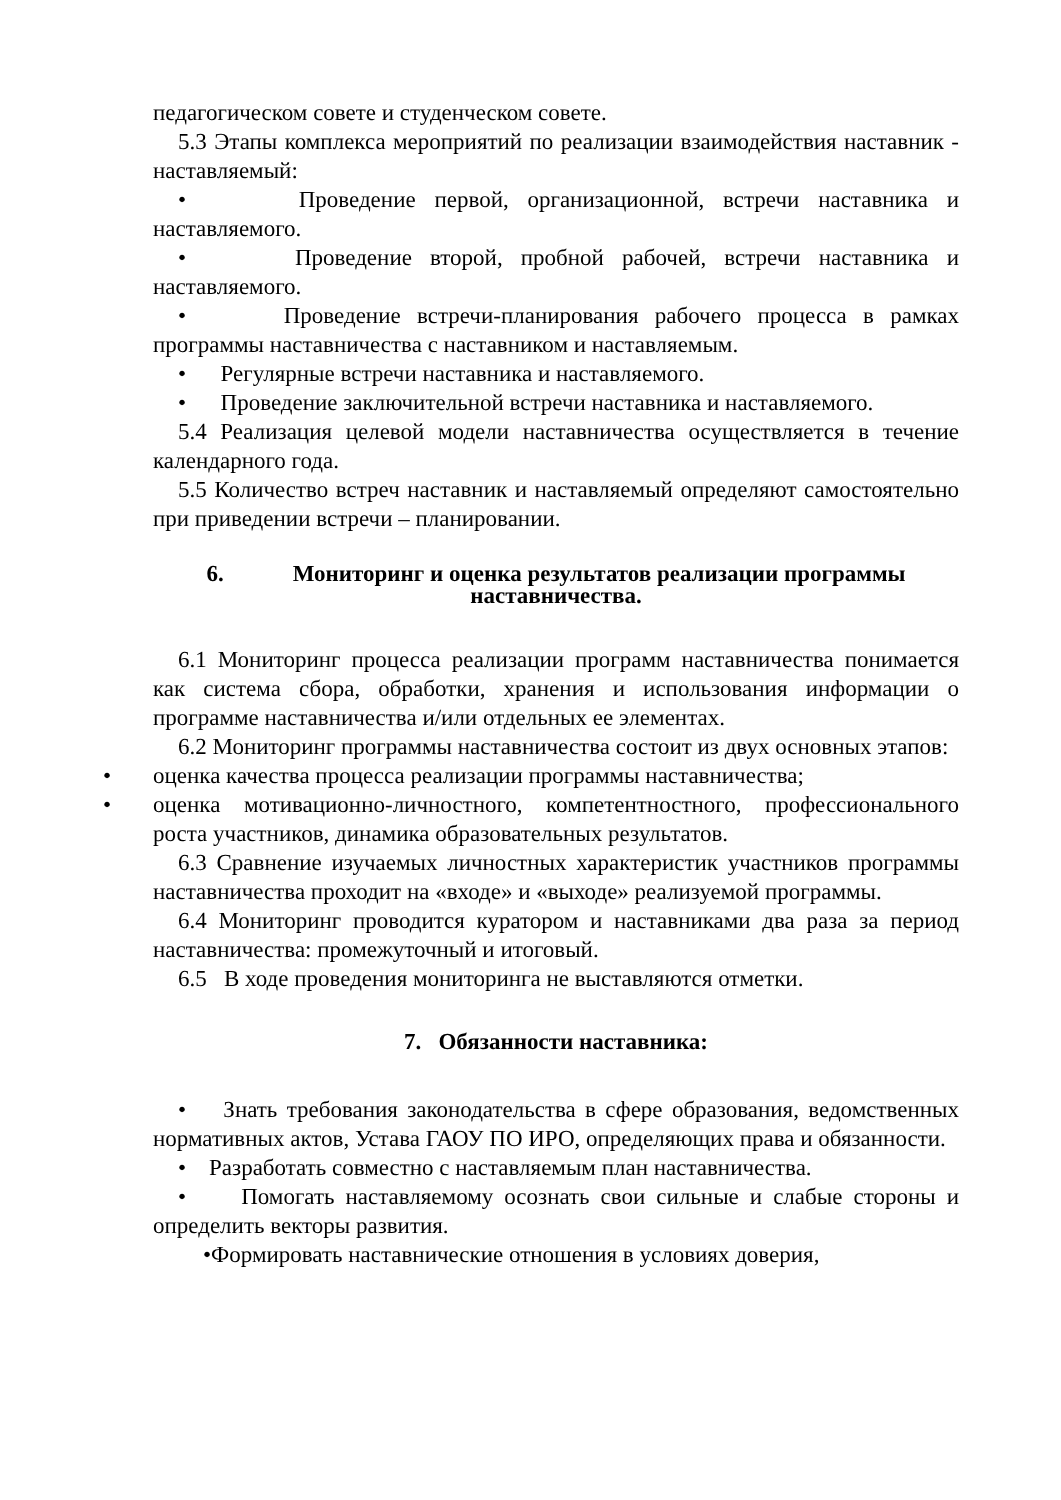педагогическом совете и студенческом совете.
5.3 Этапы комплекса мероприятий по реализации взаимодействия наставник - наставляемый:
• Проведение первой, организационной, встречи наставника и наставляемого.
• Проведение второй, пробной рабочей, встречи наставника и наставляемого.
• Проведение встречи-планирования рабочего процесса в рамках программы наставничества с наставником и наставляемым.
• Регулярные встречи наставника и наставляемого.
• Проведение заключительной встречи наставника и наставляемого.
5.4 Реализация целевой модели наставничества осуществляется в течение календарного года.
5.5 Количество встреч наставник и наставляемый определяют самостоятельно при приведении встречи – планировании.
6. Мониторинг и оценка результатов реализации программы
наставничества.
6.1 Мониторинг процесса реализации программ наставничества понимается как система сбора, обработки, хранения и использования информации о программе наставничества и/или отдельных ее элементах.
6.2 Мониторинг программы наставничества состоит из двух основных этапов:
• оценка качества процесса реализации программы наставничества;
• оценка мотивационно-личностного, компетентностного, профессионального роста участников, динамика образовательных результатов.
6.3 Сравнение изучаемых личностных характеристик участников программы наставничества проходит на «входе» и «выходе» реализуемой программы.
6.4 Мониторинг проводится куратором и наставниками два раза за период наставничества: промежуточный и итоговый.
6.5 В ходе проведения мониторинга не выставляются отметки.
7. Обязанности наставника:
• Знать требования законодательства в сфере образования, ведомственных нормативных актов, Устава ГАОУ ПО ИРО, определяющих права и обязанности.
• Разработать совместно с наставляемым план наставничества.
• Помогать наставляемому осознать свои сильные и слабые стороны и определить векторы развития.
•Формировать наставнические отношения в условиях доверия,